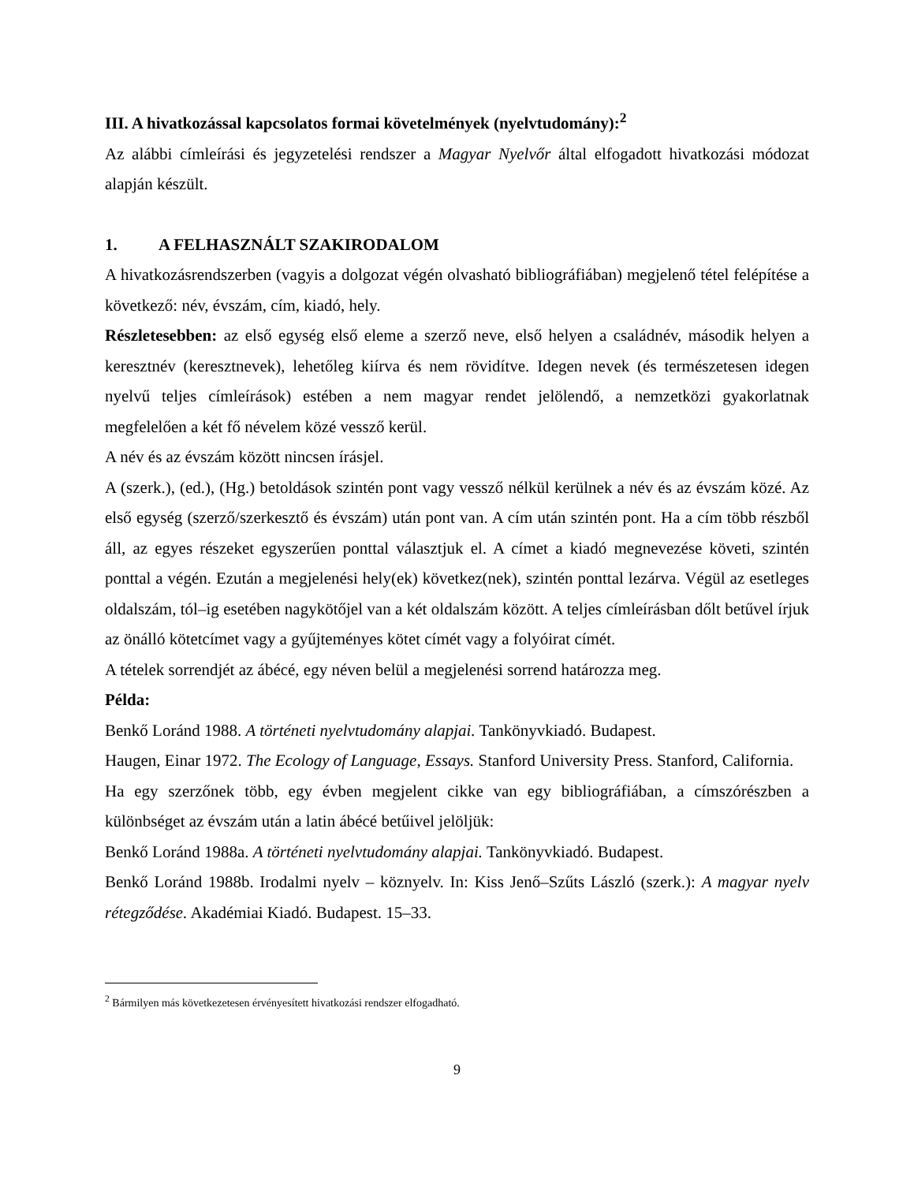III. A hivatkozással kapcsolatos formai követelmények (nyelvtudomány):<sup>2</sup>
Az alábbi címleírási és jegyzetelési rendszer a Magyar Nyelvőr által elfogadott hivatkozási módozat alapján készült.
1. A FELHASZNÁLT SZAKIRODALOM
A hivatkozásrendszerben (vagyis a dolgozat végén olvasható bibliográfiában) megjelenő tétel felépítése a következő: név, évszám, cím, kiadó, hely.
Részletesebben: az első egység első eleme a szerző neve, első helyen a családnév, második helyen a keresztnév (keresztnevek), lehetőleg kiírva és nem rövidítve. Idegen nevek (és természetesen idegen nyelvű teljes címleírások) estében a nem magyar rendet jelölendő, a nemzetközi gyakorlatnak megfelelően a két fő névelem közé vessző kerül.
A név és az évszám között nincsen írásjel.
A (szerk.), (ed.), (Hg.) betoldások szintén pont vagy vessző nélkül kerülnek a név és az évszám közé. Az első egység (szerző/szerkesztő és évszám) után pont van. A cím után szintén pont. Ha a cím több részből áll, az egyes részeket egyszerűen ponttal választjuk el. A címet a kiadó megnevezése követi, szintén ponttal a végén. Ezután a megjelenési hely(ek) következ(nek), szintén ponttal lezárva. Végül az esetleges oldalszám, tól–ig esetében nagykötőjel van a két oldalszám között. A teljes címleírásban dőlt betűvel írjuk az önálló kötetcímet vagy a gyűjteményes kötet címét vagy a folyóirat címét.
A tételek sorrendjét az ábécé, egy néven belül a megjelenési sorrend határozza meg.
Példa:
Benkő Loránd 1988. A történeti nyelvtudomány alapjai. Tankönyvkiadó. Budapest.
Haugen, Einar 1972. The Ecology of Language, Essays. Stanford University Press. Stanford, California.
Ha egy szerzőnek több, egy évben megjelent cikke van egy bibliográfiában, a címszórészben a különbséget az évszám után a latin ábécé betűivel jelöljük:
Benkő Loránd 1988a. A történeti nyelvtudomány alapjai. Tankönyvkiadó. Budapest.
Benkő Loránd 1988b. Irodalmi nyelv – köznyelv. In: Kiss Jenő–Szűts László (szerk.): A magyar nyelv rétegződése. Akadémiai Kiadó. Budapest. 15–33.
<sup>2</sup> Bármilyen más következetesen érvényesített hivatkozási rendszer elfogadható.
9